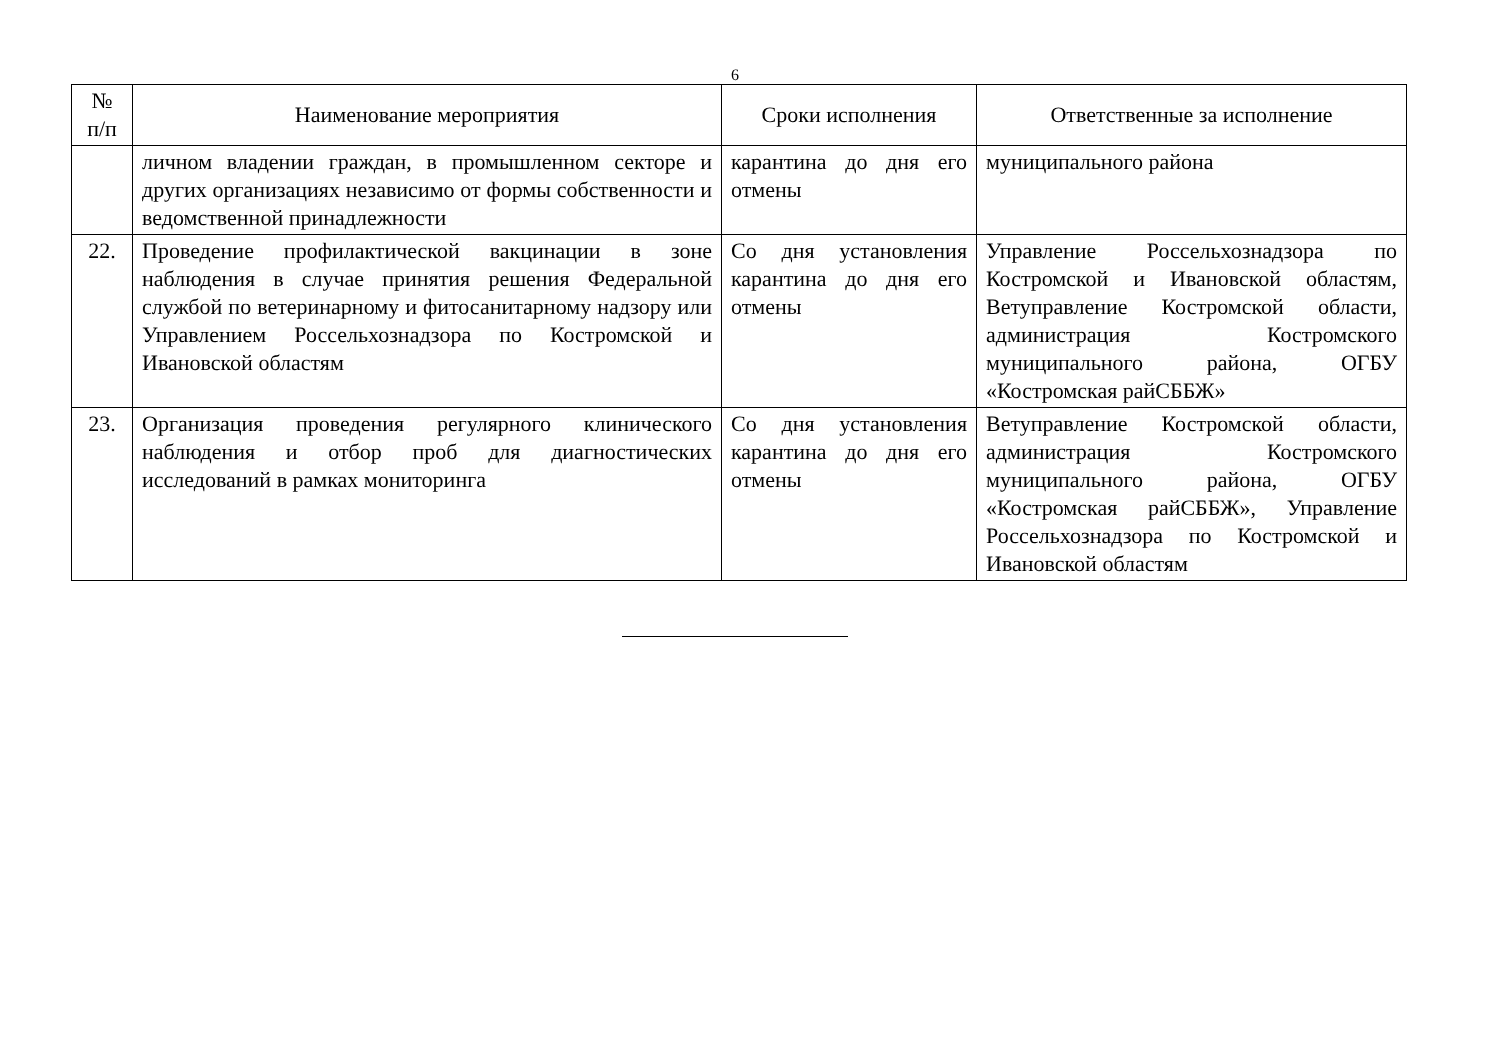6
| № п/п | Наименование мероприятия | Сроки исполнения | Ответственные за исполнение |
| --- | --- | --- | --- |
| | личном владении граждан, в промышленном секторе и других организациях независимо от формы собственности и ведомственной принадлежности | карантина до дня его отмены | муниципального района |
| 22. | Проведение профилактической вакцинации в зоне наблюдения в случае принятия решения Федеральной службой по ветеринарному и фитосанитарному надзору или Управлением Россельхознадзора по Костромской и Ивановской областям | Со дня установления карантина до дня его отмены | Управление Россельхознадзора по Костромской и Ивановской областям, Ветуправление Костромской области, администрация Костромского муниципального района, ОГБУ «Костромская райСББЖ» |
| 23. | Организация проведения регулярного клинического наблюдения и отбор проб для диагностических исследований в рамках мониторинга | Со дня установления карантина до дня его отмены | Ветуправление Костромской области, администрация Костромского муниципального района, ОГБУ «Костромская райСББЖ», Управление Россельхознадзора по Костромской и Ивановской областям |